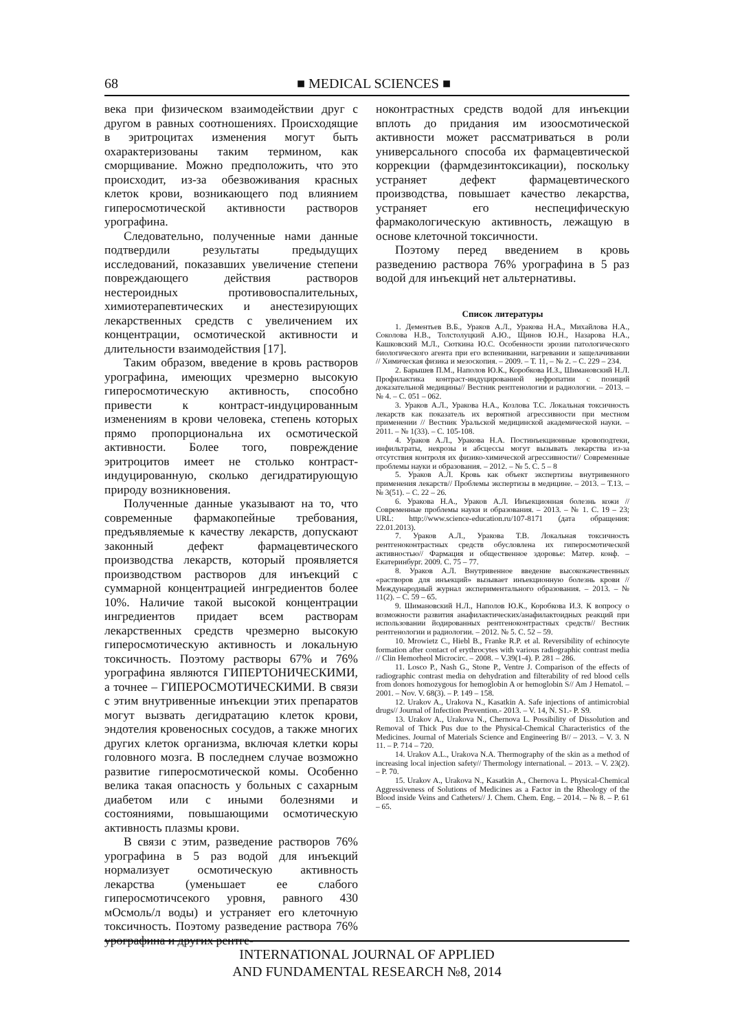68
■ MEDICAL SCIENCES ■
века при физическом взаимодействии друг с другом в равных соотношениях. Происходящие в эритроцитах изменения могут быть охарактеризованы таким термином, как сморщивание. Можно предположить, что это происходит, из-за обезвоживания красных клеток крови, возникающего под влиянием гиперосмотической активности растворов урографина.
Следовательно, полученные нами данные подтвердили результаты предыдущих исследований, показавших увеличение степени повреждающего действия растворов нестероидных противовоспалительных, химиотерапевтических и анестезирующих лекарственных средств с увеличением их концентрации, осмотической активности и длительности взаимодействия [17].
Таким образом, введение в кровь растворов урографина, имеющих чрезмерно высокую гиперосмотическую активность, способно привести к контраст-индуцированным изменениям в крови человека, степень которых прямо пропорциональна их осмотической активности. Более того, повреждение эритроцитов имеет не столько контраст-индуцированную, сколько дегидратирующую природу возникновения.
Полученные данные указывают на то, что современные фармакопейные требования, предъявляемые к качеству лекарств, допускают законный дефект фармацевтического производства лекарств, который проявляется производством растворов для инъекций с суммарной концентрацией ингредиентов более 10%. Наличие такой высокой концентрации ингредиентов придает всем растворам лекарственных средств чрезмерно высокую гиперосмотическую активность и локальную токсичность. Поэтому растворы 67% и 76% урографина являются ГИПЕРТОНИЧЕСКИМИ, а точнее – ГИПЕРОСМОТИЧЕСКИМИ. В связи с этим внутривенные инъекции этих препаратов могут вызвать дегидратацию клеток крови, эндотелия кровеносных сосудов, а также многих других клеток организма, включая клетки коры головного мозга. В последнем случае возможно развитие гиперосмотической комы. Особенно велика такая опасность у больных с сахарным диабетом или с иными болезнями и состояниями, повышающими осмотическую активность плазмы крови.
В связи с этим, разведение растворов 76% урографина в 5 раз водой для инъекций нормализует осмотическую активность лекарства (уменьшает ее слабого гиперосмотичсекого уровня, равного 430 мОсмоль/л воды) и устраняет его клеточную токсичность. Поэтому разведение раствора 76% урографина и других рентге-
ноконтрастных средств водой для инъекции вплоть до придания им изоосмотической активности может рассматриваться в роли универсального способа их фармацевтической коррекции (фармдезинтоксикации), поскольку устраняет дефект фармацевтического производства, повышает качество лекарства, устраняет его неспецифическую фармакологическую активность, лежащую в основе клеточной токсичности.
Поэтому перед введением в кровь разведению раствора 76% урографина в 5 раз водой для инъекций нет альтернативы.
Список литературы
1. Дементьев В.Б., Ураков А.Л., Уракова Н.А., Михайлова Н.А., Соколова Н.В., Толстолуцкий А.Ю., Щинов Ю.Н., Назарова Н.А., Кашковский М.Л., Сюткина Ю.С. Особенности эрозии патологического биологического агента при его вспенивании, нагревании и защелачивании // Химическая физика и мезоскопия. – 2009. – Т. 11, – № 2. – С. 229 – 234.
2. Барышев П.М., Наполов Ю.К., Коробкова И.З., Шимановский Н.Л. Профилактика контраст-индуцированной нефропатии с позиций доказательной медицины// Вестник рентгенологии и радиологии. – 2013. – № 4. – С. 051 – 062.
3. Ураков А.Л., Уракова Н.А., Козлова Т.С. Локальная токсичность лекарств как показатель их вероятной агрессивности при местном применении // Вестник Уральской медицинской академической науки. – 2011. – № 1(33). – С. 105-108.
4. Ураков А.Л., Уракова Н.А. Постинъекционные кровоподтеки, инфильтраты, некрозы и абсцессы могут вызывать лекарства из-за отсутствия контроля их физико-химической агрессивности// Современные проблемы науки и образования. – 2012. – № 5. С. 5 – 8
5. Ураков А.Л. Кровь как объект экспертизы внутривенного применения лекарств// Проблемы экспертизы в медицине. – 2013. – Т.13. – № 3(51). – С. 22 – 26.
6. Уракова Н.А., Ураков А.Л. Инъекционная болезнь кожи // Современные проблемы науки и образования. – 2013. – № 1. С. 19 – 23; URL: http://www.science-education.ru/107-8171 (дата обращения: 22.01.2013).
7. Ураков А.Л., Уракова Т.В. Локальная токсичность рентгеноконтрастных средств обусловлена их гиперосмотической активностью// Фармация и общественное здоровье: Матер. конф. – Екатеринбург. 2009. С. 75 – 77.
8. Ураков А.Л. Внутривенное введение высококачественных «растворов для инъекций» вызывает инъекционную болезнь крови // Международный журнал экспериментального образования. – 2013. – № 11(2). – С. 59 – 65.
9. Шимановский Н.Л., Наполов Ю.К., Коробкова И.З. К вопросу о возможности развития анафилактических/анафилактоидных реакций при использовании йодированных рентгеноконтрастных средств// Вестник рентгенологии и радиологии. – 2012. № 5. С. 52 – 59.
10. Mrowietz C., Hiebl B., Franke R.P. et al. Reversibility of echinocyte formation after contact of erythrocytes with various radiographic contrast media // Clin Hemorheol Microcirc. – 2008. – V.39(1-4). P. 281 – 286.
11. Losco P., Nash G., Stone P., Ventre J. Comparison of the effects of radiographic contrast media on dehydration and filterability of red blood cells from donors homozygous for hemoglobin A or hemoglobin S// Am J Hematol. – 2001. – Nov. V. 68(3). – P. 149 – 158.
12. Urakov A., Urakova N., Kasatkin A. Safe injections of antimicrobial drugs// Journal of Infection Prevention.- 2013. – V. 14, N. S1.- P. S9.
13. Urakov A., Urakova N., Chernova L. Possibility of Dissolution and Removal of Thick Pus due to the Physical-Chemical Characteristics of the Medicines. Journal of Materials Science and Engineering B// – 2013. – V. 3. N 11. – P. 714 – 720.
14. Urakov A.L., Urakova N.A. Thermography of the skin as a method of increasing local injection safety// Thermology international. – 2013. – V. 23(2). – P. 70.
15. Urakov A., Urakova N., Kasatkin A., Chernova L. Physical-Chemical Aggressiveness of Solutions of Medicines as a Factor in the Rheology of the Blood inside Veins and Catheters// J. Chem. Chem. Eng. – 2014. – № 8. – P. 61 – 65.
INTERNATIONAL JOURNAL OF APPLIED
AND FUNDAMENTAL RESEARCH №8, 2014